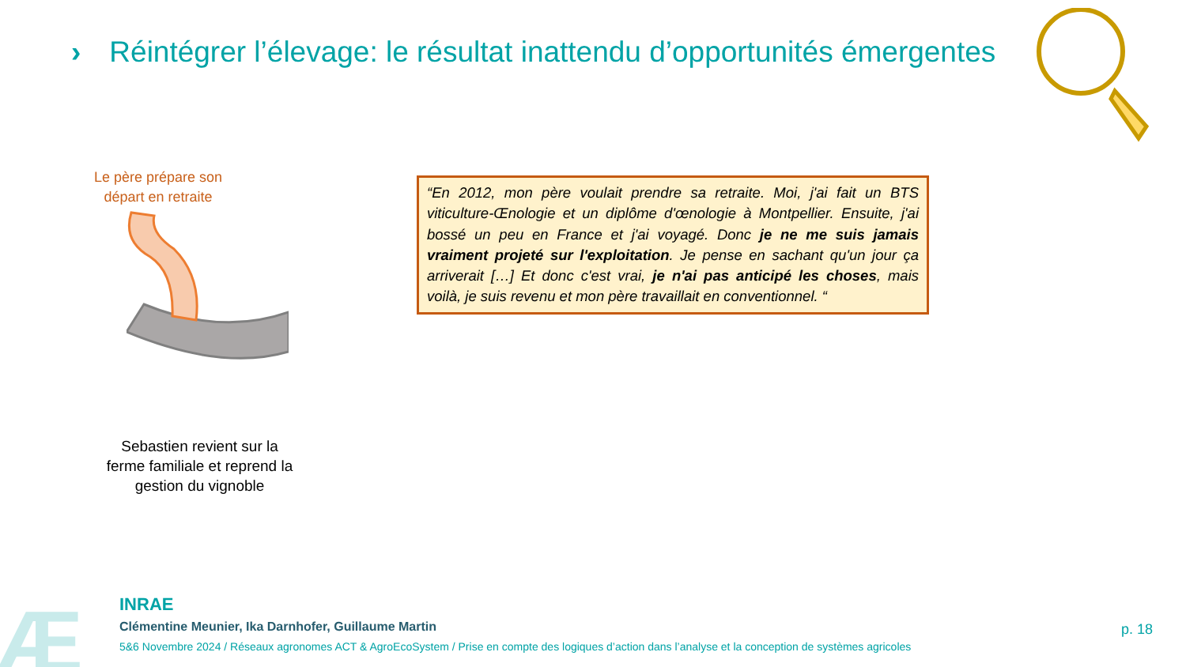› Réintégrer l’élevage: le résultat inattendu d’opportunités émergentes
Le père prépare son départ en retraite
Sebastien revient sur la ferme familiale et reprend la gestion du vignoble
“En 2012, mon père voulait prendre sa retraite. Moi, j'ai fait un BTS viticulture-Œnologie et un diplôme d'œnologie à Montpellier. Ensuite, j'ai bossé un peu en France et j'ai voyagé. Donc je ne me suis jamais vraiment projeté sur l'exploitation. Je pense en sachant qu'un jour ça arriverait […] Et donc c'est vrai, je n'ai pas anticipé les choses, mais voilà, je suis revenu et mon père travaillait en conventionnel. “
Æ
INRAE
Clémentine Meunier, Ika Darnhofer, Guillaume Martin
5&6 Novembre 2024 / Réseaux agronomes ACT & AgroEcoSystem / Prise en compte des logiques d’action dans l’analyse et la conception de systèmes agricoles
p. 18